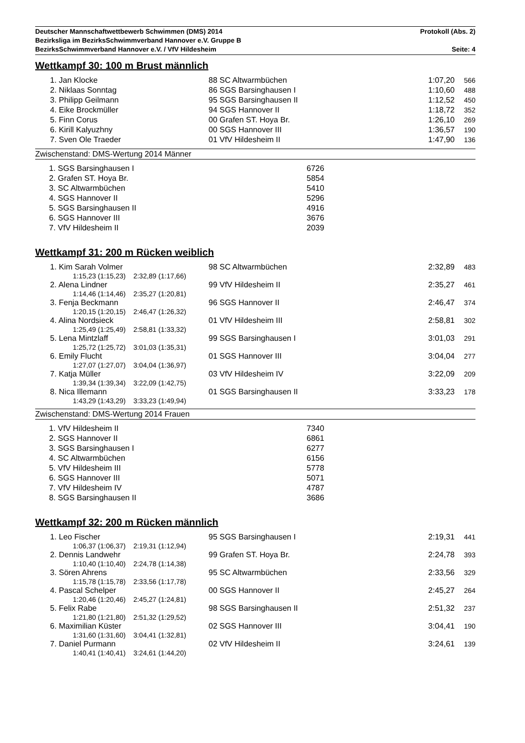Deutscher Mannschaftwettbewerb Schwimmen (DMS) 2014 Protokoll (Abs. 2)
Bezirksliga im BezirksSchwimmverband Hannover e.V. Gruppe B
BezirksSchwimmverband Hannover e.V. / VfV Hildesheim Seite: 4
Wettkampf 30: 100 m Brust männlich
| 1. Jan Klocke | 88 SC Altwarmbüchen | 1:07,20 | 566 |
| 2. Niklaas Sonntag | 86 SGS Barsinghausen I | 1:10,60 | 488 |
| 3. Philipp Geilmann | 95 SGS Barsinghausen II | 1:12,52 | 450 |
| 4. Eike Brockmüller | 94 SGS Hannover II | 1:18,72 | 352 |
| 5. Finn Corus | 00 Grafen ST. Hoya Br. | 1:26,10 | 269 |
| 6. Kirill Kalyuzhny | 00 SGS Hannover III | 1:36,57 | 190 |
| 7. Sven Ole Traeder | 01 VfV Hildesheim II | 1:47,90 | 136 |
Zwischenstand: DMS-Wertung 2014 Männer
| 1. SGS Barsinghausen I | 6726 |
| 2. Grafen ST. Hoya Br. | 5854 |
| 3. SC Altwarmbüchen | 5410 |
| 4. SGS Hannover II | 5296 |
| 5. SGS Barsinghausen II | 4916 |
| 6. SGS Hannover III | 3676 |
| 7. VfV Hildesheim II | 2039 |
Wettkampf 31: 200 m Rücken weiblich
| 1. Kim Sarah Volmer | 98 SC Altwarmbüchen | 2:32,89 | 483 |
| 1:15,23 (1:15,23) 2:32,89 (1:17,66) | | | |
| 2. Alena Lindner | 99 VfV Hildesheim II | 2:35,27 | 461 |
| 1:14,46 (1:14,46) 2:35,27 (1:20,81) | | | |
| 3. Fenja Beckmann | 96 SGS Hannover II | 2:46,47 | 374 |
| 1:20,15 (1:20,15) 2:46,47 (1:26,32) | | | |
| 4. Alina Nordsieck | 01 VfV Hildesheim III | 2:58,81 | 302 |
| 1:25,49 (1:25,49) 2:58,81 (1:33,32) | | | |
| 5. Lena Mintzlaff | 99 SGS Barsinghausen I | 3:01,03 | 291 |
| 1:25,72 (1:25,72) 3:01,03 (1:35,31) | | | |
| 6. Emily Flucht | 01 SGS Hannover III | 3:04,04 | 277 |
| 1:27,07 (1:27,07) 3:04,04 (1:36,97) | | | |
| 7. Katja Müller | 03 VfV Hildesheim IV | 3:22,09 | 209 |
| 1:39,34 (1:39,34) 3:22,09 (1:42,75) | | | |
| 8. Nica Illemann | 01 SGS Barsinghausen II | 3:33,23 | 178 |
| 1:43,29 (1:43,29) 3:33,23 (1:49,94) | | | |
Zwischenstand: DMS-Wertung 2014 Frauen
| 1. VfV Hildesheim II | 7340 |
| 2. SGS Hannover II | 6861 |
| 3. SGS Barsinghausen I | 6277 |
| 4. SC Altwarmbüchen | 6156 |
| 5. VfV Hildesheim III | 5778 |
| 6. SGS Hannover III | 5071 |
| 7. VfV Hildesheim IV | 4787 |
| 8. SGS Barsinghausen II | 3686 |
Wettkampf 32: 200 m Rücken männlich
| 1. Leo Fischer | 95 SGS Barsinghausen I | 2:19,31 | 441 |
| 1:06,37 (1:06,37) 2:19,31 (1:12,94) | | | |
| 2. Dennis Landwehr | 99 Grafen ST. Hoya Br. | 2:24,78 | 393 |
| 1:10,40 (1:10,40) 2:24,78 (1:14,38) | | | |
| 3. Sören Ahrens | 95 SC Altwarmbüchen | 2:33,56 | 329 |
| 1:15,78 (1:15,78) 2:33,56 (1:17,78) | | | |
| 4. Pascal Schelper | 00 SGS Hannover II | 2:45,27 | 264 |
| 1:20,46 (1:20,46) 2:45,27 (1:24,81) | | | |
| 5. Felix Rabe | 98 SGS Barsinghausen II | 2:51,32 | 237 |
| 1:21,80 (1:21,80) 2:51,32 (1:29,52) | | | |
| 6. Maximilian Küster | 02 SGS Hannover III | 3:04,41 | 190 |
| 1:31,60 (1:31,60) 3:04,41 (1:32,81) | | | |
| 7. Daniel Purmann | 02 VfV Hildesheim II | 3:24,61 | 139 |
| 1:40,41 (1:40,41) 3:24,61 (1:44,20) | | | |